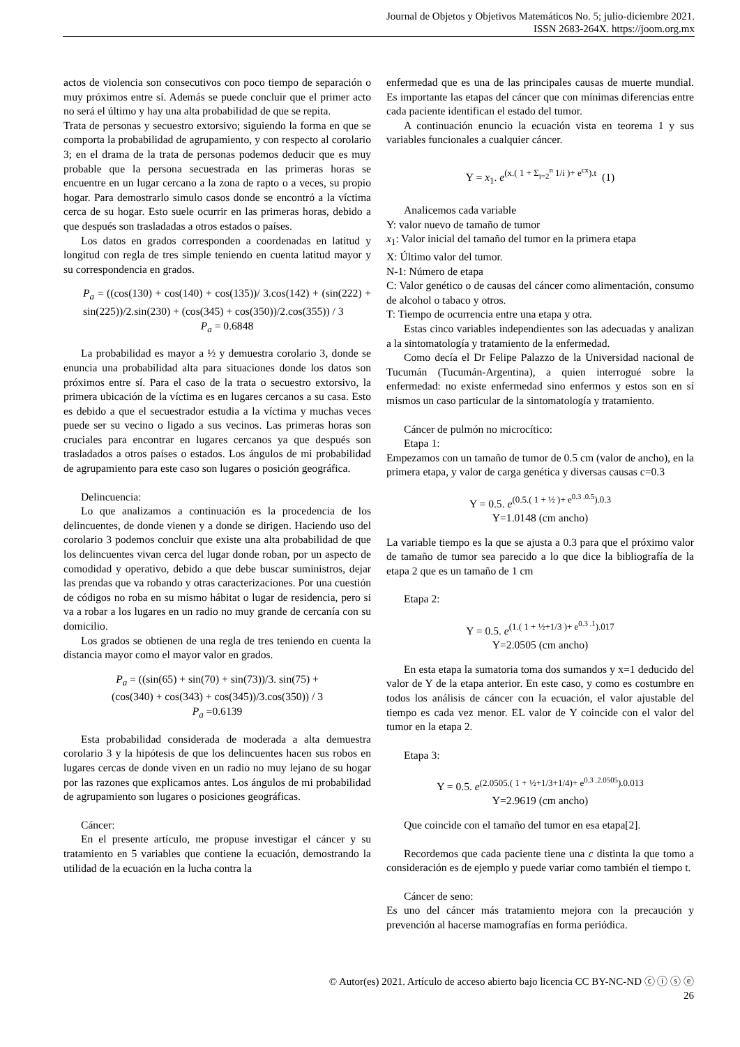Journal de Objetos y Objetivos Matemáticos No. 5; julio-diciembre 2021.
ISSN 2683-264X. https://joom.org.mx
actos de violencia son consecutivos con poco tiempo de separación o muy próximos entre sí. Además se puede concluir que el primer acto no será el último y hay una alta probabilidad de que se repita.
Trata de personas y secuestro extorsivo; siguiendo la forma en que se comporta la probabilidad de agrupamiento, y con respecto al corolario 3; en el drama de la trata de personas podemos deducir que es muy probable que la persona secuestrada en las primeras horas se encuentre en un lugar cercano a la zona de rapto o a veces, su propio hogar. Para demostrarlo simulo casos donde se encontró a la víctima cerca de su hogar. Esto suele ocurrir en las primeras horas, debido a que después son trasladadas a otros estados o países.
Los datos en grados corresponden a coordenadas en latitud y longitud con regla de tres simple teniendo en cuenta latitud mayor y su correspondencia en grados.
P<sub>a</sub> = ((cos(130) + cos(140) + cos(135))/ 3.cos(142) + (sin(222) + sin(225))/2.sin(230) + (cos(345) + cos(350))/2.cos(355)) / 3
P<sub>a</sub> = 0.6848
La probabilidad es mayor a ½ y demuestra corolario 3, donde se enuncia una probabilidad alta para situaciones donde los datos son próximos entre sí. Para el caso de la trata o secuestro extorsivo, la primera ubicación de la víctima es en lugares cercanos a su casa. Esto es debido a que el secuestrador estudia a la víctima y muchas veces puede ser su vecino o ligado a sus vecinos. Las primeras horas son cruciales para encontrar en lugares cercanos ya que después son trasladados a otros países o estados. Los ángulos de mi probabilidad de agrupamiento para este caso son lugares o posición geográfica.
Delincuencia:
Lo que analizamos a continuación es la procedencia de los delincuentes, de donde vienen y a donde se dirigen. Haciendo uso del corolario 3 podemos concluir que existe una alta probabilidad de que los delincuentes vivan cerca del lugar donde roban, por un aspecto de comodidad y operativo, debido a que debe buscar suministros, dejar las prendas que va robando y otras caracterizaciones. Por una cuestión de códigos no roba en su mismo hábitat o lugar de residencia, pero si va a robar a los lugares en un radio no muy grande de cercanía con su domicilio.
Los grados se obtienen de una regla de tres teniendo en cuenta la distancia mayor como el mayor valor en grados.
P<sub>a</sub> = ((sin(65) + sin(70) + sin(73))/3. sin(75) +
(cos(340) + cos(343) + cos(345))/3.cos(350)) / 3
P<sub>a</sub> =0.6139
Esta probabilidad considerada de moderada a alta demuestra corolario 3 y la hipótesis de que los delincuentes hacen sus robos en lugares cercas de donde viven en un radio no muy lejano de su hogar por las razones que explicamos antes. Los ángulos de mi probabilidad de agrupamiento son lugares o posiciones geográficas.
Cáncer:
En el presente artículo, me propuse investigar el cáncer y su tratamiento en 5 variables que contiene la ecuación, demostrando la utilidad de la ecuación en la lucha contra la
enfermedad que es una de las principales causas de muerte mundial. Es importante las etapas del cáncer que con mínimas diferencias entre cada paciente identifican el estado del tumor.
A continuación enuncio la ecuación vista en teorema 1 y sus variables funcionales a cualquier cáncer.
Y = x<sub>1</sub>. e<sup>(x.( 1 + Σ<sub>i=2</sub><sup>n</sup> 1/i )+ e<sup>cx</sup>).t</sup> (1)
Analicemos cada variable
Y: valor nuevo de tamaño de tumor
x<sub>1</sub>: Valor inicial del tamaño del tumor en la primera etapa
X: Último valor del tumor.
N-1: Número de etapa
C: Valor genético o de causas del cáncer como alimentación, consumo de alcohol o tabaco y otros.
T: Tiempo de ocurrencia entre una etapa y otra.
Estas cinco variables independientes son las adecuadas y analizan a la sintomatología y tratamiento de la enfermedad.
Como decía el Dr Felipe Palazzo de la Universidad nacional de Tucumán (Tucumán-Argentina), a quien interrogué sobre la enfermedad: no existe enfermedad sino enfermos y estos son en sí mismos un caso particular de la sintomatología y tratamiento.
Cáncer de pulmón no microcítico:
Etapa 1:
Empezamos con un tamaño de tumor de 0.5 cm (valor de ancho), en la primera etapa, y valor de carga genética y diversas causas c=0.3
Y = 0.5. e<sup>(0.5.( 1 + ½ )+ e<sup>0.3 .0.5</sup>).0.3</sup>
Y=1.0148 (cm ancho)
La variable tiempo es la que se ajusta a 0.3 para que el próximo valor de tamaño de tumor sea parecido a lo que dice la bibliografía de la etapa 2 que es un tamaño de 1 cm
Etapa 2:
Y = 0.5. e<sup>(1.( 1 + ½+1/3 )+ e<sup>0.3 .1</sup>).017</sup>
Y=2.0505 (cm ancho)
En esta etapa la sumatoria toma dos sumandos y x=1 deducido del valor de Y de la etapa anterior. En este caso, y como es costumbre en todos los análisis de cáncer con la ecuación, el valor ajustable del tiempo es cada vez menor. EL valor de Y coincide con el valor del tumor en la etapa 2.
Etapa 3:
Y = 0.5. e<sup>(2.0505.( 1 + ½+1/3+1/4)+ e<sup>0.3 .2.0505</sup>).0.013</sup>
Y=2.9619 (cm ancho)
Que coincide con el tamaño del tumor en esa etapa[2].
Recordemos que cada paciente tiene una c distinta la que tomo a consideración es de ejemplo y puede variar como también el tiempo t.
Cáncer de seno:
Es uno del cáncer más tratamiento mejora con la precaución y prevención al hacerse mamografías en forma periódica.
© Autor(es) 2021. Artículo de acceso abierto bajo licencia CC BY-NC-ND ⓒ ⓘ ⓢ ⓔ
26